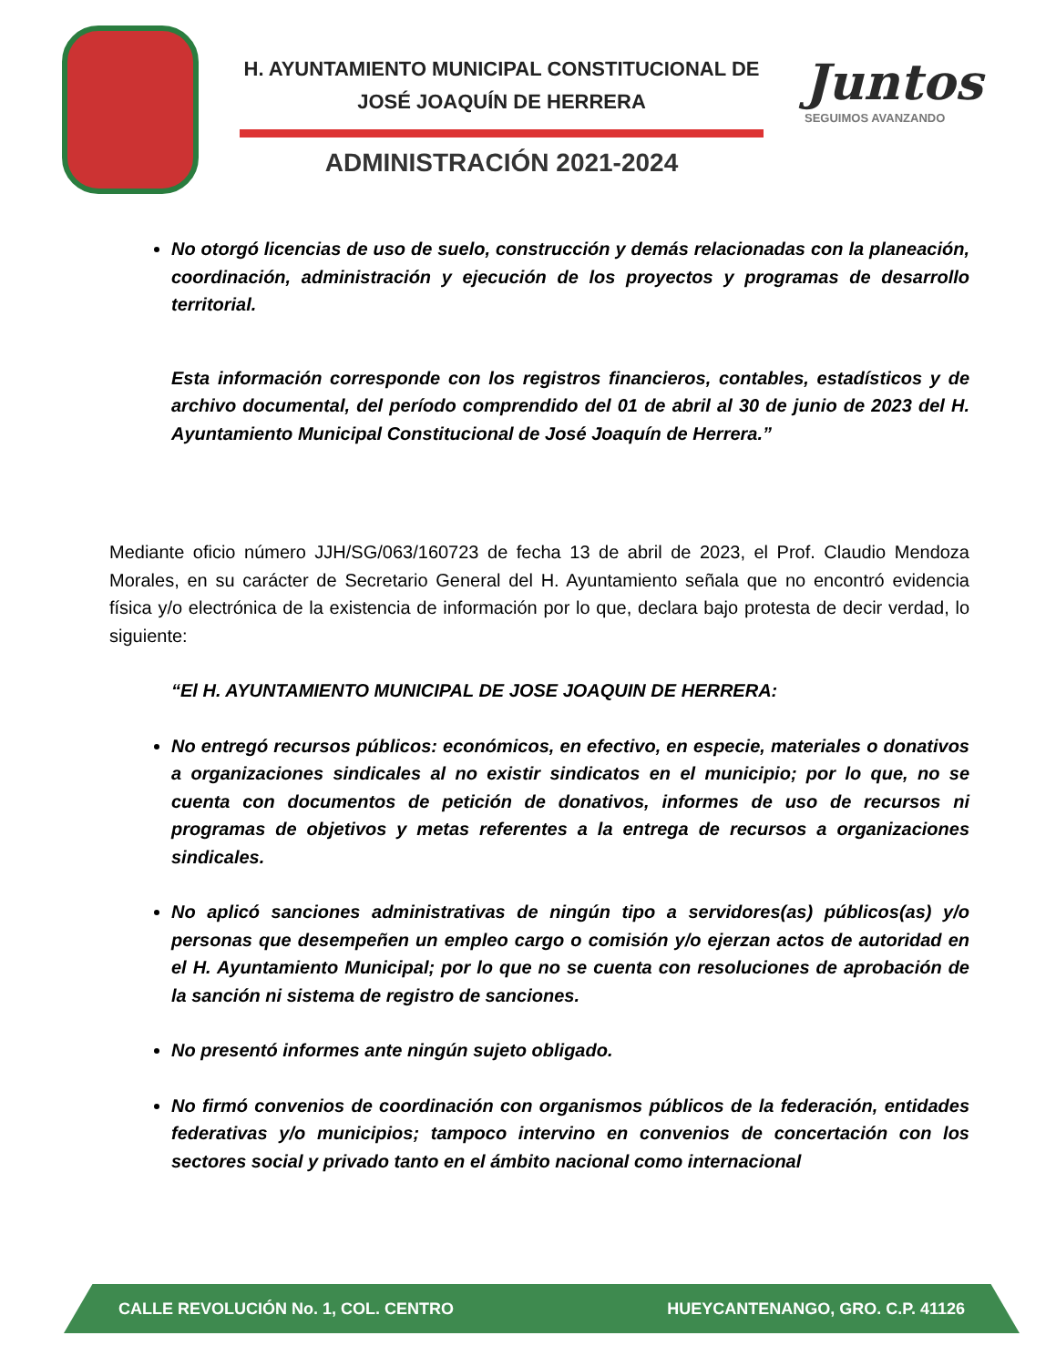H. AYUNTAMIENTO MUNICIPAL CONSTITUCIONAL DE JOSÉ JOAQUÍN DE HERRERA
ADMINISTRACIÓN 2021-2024
Juntos
SEGUIMOS AVANZANDO
No otorgó licencias de uso de suelo, construcción y demás relacionadas con la planeación, coordinación, administración y ejecución de los proyectos y programas de desarrollo territorial.
Esta información corresponde con los registros financieros, contables, estadísticos y de archivo documental, del período comprendido del 01 de abril al 30 de junio de 2023 del H. Ayuntamiento Municipal Constitucional de José Joaquín de Herrera.”
Mediante oficio número JJH/SG/063/160723 de fecha 13 de abril de 2023, el Prof. Claudio Mendoza Morales, en su carácter de Secretario General del H. Ayuntamiento señala que no encontró evidencia física y/o electrónica de la existencia de información por lo que, declara bajo protesta de decir verdad, lo siguiente:
“El H. AYUNTAMIENTO MUNICIPAL DE JOSE JOAQUIN DE HERRERA:
No entregó recursos públicos: económicos, en efectivo, en especie, materiales o donativos a organizaciones sindicales al no existir sindicatos en el municipio; por lo que, no se cuenta con documentos de petición de donativos, informes de uso de recursos ni programas de objetivos y metas referentes a la entrega de recursos a organizaciones sindicales.
No aplicó sanciones administrativas de ningún tipo a servidores(as) públicos(as) y/o personas que desempeñen un empleo cargo o comisión y/o ejerzan actos de autoridad en el H. Ayuntamiento Municipal; por lo que no se cuenta con resoluciones de aprobación de la sanción ni sistema de registro de sanciones.
No presentó informes ante ningún sujeto obligado.
No firmó convenios de coordinación con organismos públicos de la federación, entidades federativas y/o municipios; tampoco intervino en convenios de concertación con los sectores social y privado tanto en el ámbito nacional como internacional
CALLE REVOLUCIÓN No. 1, COL. CENTRO HUEYCANTENANGO, GRO. C.P. 41126